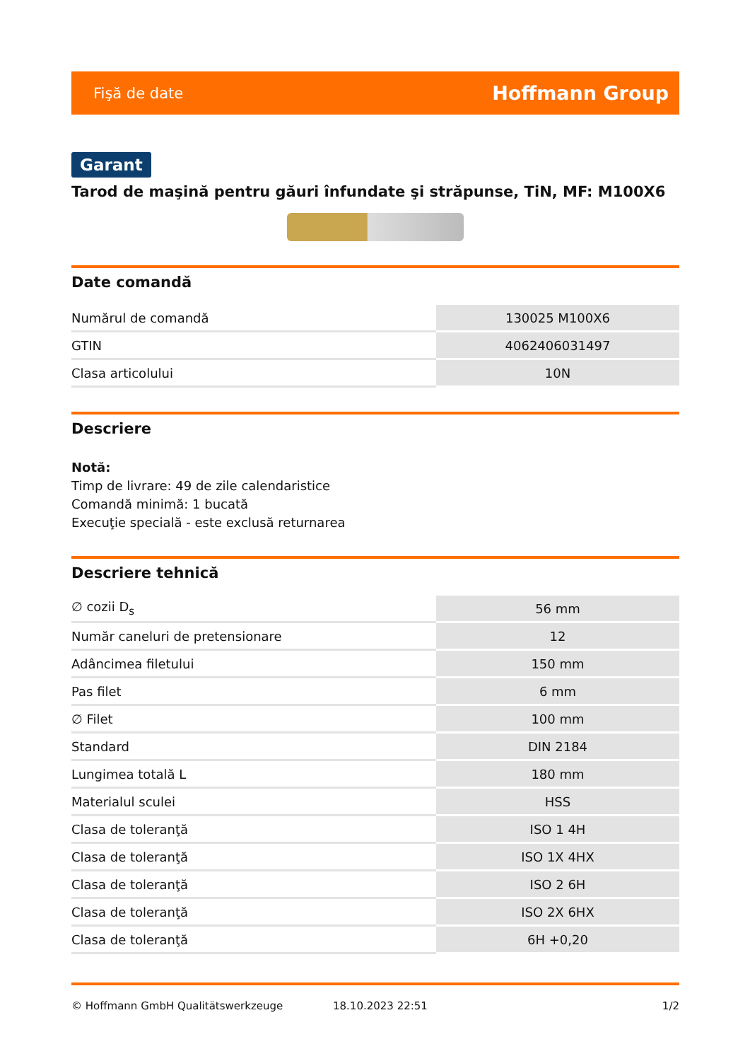Fişă de date Hoffmann Group
Garant
Tarod de maşină pentru găuri înfundate şi străpunse, TiN, MF: M100X6
Date comandă
| Numărul de comandă | 130025 M100X6 |
| GTIN | 4062406031497 |
| Clasa articolului | 10N |
Descriere
Notă:
Timp de livrare: 49 de zile calendaristice
Comandă minimă: 1 bucată
Execuţie specială - este exclusă returnarea
Descriere tehnică
| ∅ cozii D<sub>s</sub> | 56 mm |
| Număr caneluri de pretensionare | 12 |
| Adâncimea filetului | 150 mm |
| Pas filet | 6 mm |
| ∅ Filet | 100 mm |
| Standard | DIN 2184 |
| Lungimea totală L | 180 mm |
| Materialul sculei | HSS |
| Clasa de toleranţă | ISO 1 4H |
| Clasa de toleranţă | ISO 1X 4HX |
| Clasa de toleranţă | ISO 2 6H |
| Clasa de toleranţă | ISO 2X 6HX |
| Clasa de toleranţă | 6H +0,20 |
© Hoffmann GmbH Qualitätswerkzeuge 18.10.2023 22:51 1/2